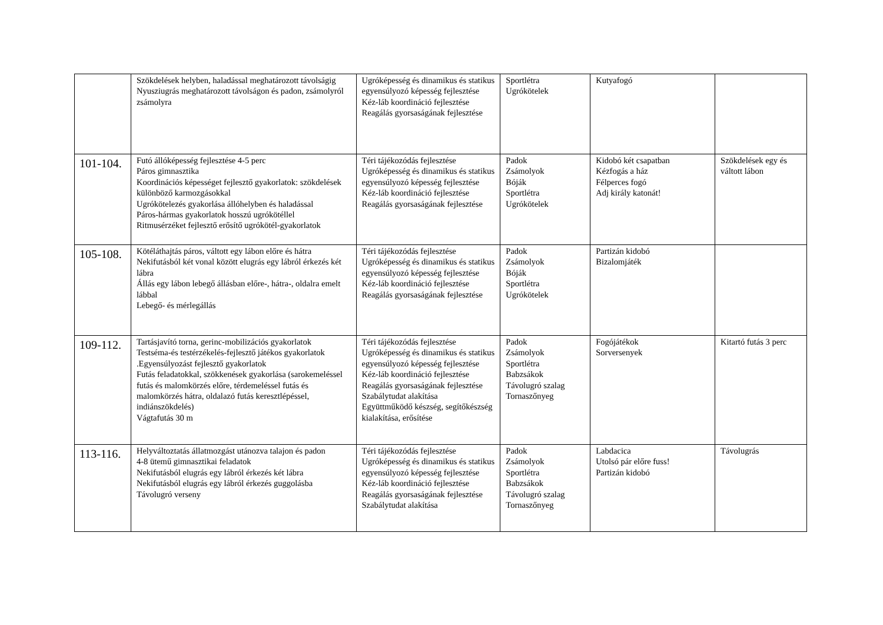| | Szökdelések helyben, haladással meghatározott távolságig Nyusziugrás meghatározott távolságon és padon, zsámolyról zsámolyra | Ugróképesség és dinamikus és statikus egyensúlyozó képesség fejlesztése Kéz-láb koordináció fejlesztése Reagálás gyorsaságának fejlesztése | Sportlétra Ugrókötelek | Kutyafogó | |
| 101-104. | Futó állóképesség fejlesztése 4-5 perc Páros gimnasztika Koordinációs képességet fejlesztő gyakorlatok: szökdelések különböző karmozgásokkal Ugrókötelezés gyakorlása állóhelyben és haladással Páros-hármas gyakorlatok hosszú ugrókötéllel Ritmusérzéket fejlesztő erősítő ugrókötél-gyakorlatok | Téri tájékozódás fejlesztése Ugróképesség és dinamikus és statikus egyensúlyozó képesség fejlesztése Kéz-láb koordináció fejlesztése Reagálás gyorsaságának fejlesztése | Padok Zsámolyok Bóják Sportlétra Ugrókötelek | Kidobó két csapatban Kézfogás a ház Félperces fogó Adj király katonát! | Szökdelések egy és váltott lábon |
| 105-108. | Kötéláthajtás páros, váltott egy lábon előre és hátra Nekifutásból két vonal között elugrás egy lábról érkezés két lábra Állás egy lábon lebegő állásban előre-, hátra-, oldalra emelt lábbal Lebegő- és mérlegállás | Téri tájékozódás fejlesztése Ugróképesség és dinamikus és statikus egyensúlyozó képesség fejlesztése Kéz-láb koordináció fejlesztése Reagálás gyorsaságának fejlesztése | Padok Zsámolyok Bóják Sportlétra Ugrókötelek | Partizán kidobó Bizalomjáték | |
| 109-112. | Tartásjavító torna, gerinc-mobilizációs gyakorlatok Testséma-és testérzékelés-fejlesztő játékos gyakorlatok .Egyensúlyozást fejlesztő gyakorlatok Futás feladatokkal, szökkenések gyakorlása (sarokemeléssel futás és malomkörzés előre, térdemeléssel futás és malomkörzés hátra, oldalazó futás keresztlépéssel, indiánszökdelés) Vágtafutás 30 m | Téri tájékozódás fejlesztése Ugróképesség és dinamikus és statikus egyensúlyozó képesség fejlesztése Kéz-láb koordináció fejlesztése Reagálás gyorsaságának fejlesztése Szabálytudat alakítása Együttműködő készség, segítőkészség kialakítása, erősítése | Padok Zsámolyok Sportlétra Babzsákok Távolugró szalag Tornaszőnyeg | Fogójátékok Sorversenyek | Kitartó futás 3 perc |
| 113-116. | Helyváltoztatás állatmozgást utánozva talajon és padon 4-8 ütemű gimnasztikai feladatok Nekifutásból elugrás egy lábról érkezés két lábra Nekifutásból elugrás egy lábról érkezés guggolásba Távolugró verseny | Téri tájékozódás fejlesztése Ugróképesség és dinamikus és statikus egyensúlyozó képesség fejlesztése Kéz-láb koordináció fejlesztése Reagálás gyorsaságának fejlesztése Szabálytudat alakítása | Padok Zsámolyok Sportlétra Babzsákok Távolugró szalag Tornaszőnyeg | Labdacica Utolsó pár előre fuss! Partizán kidobó | Távolugrás |